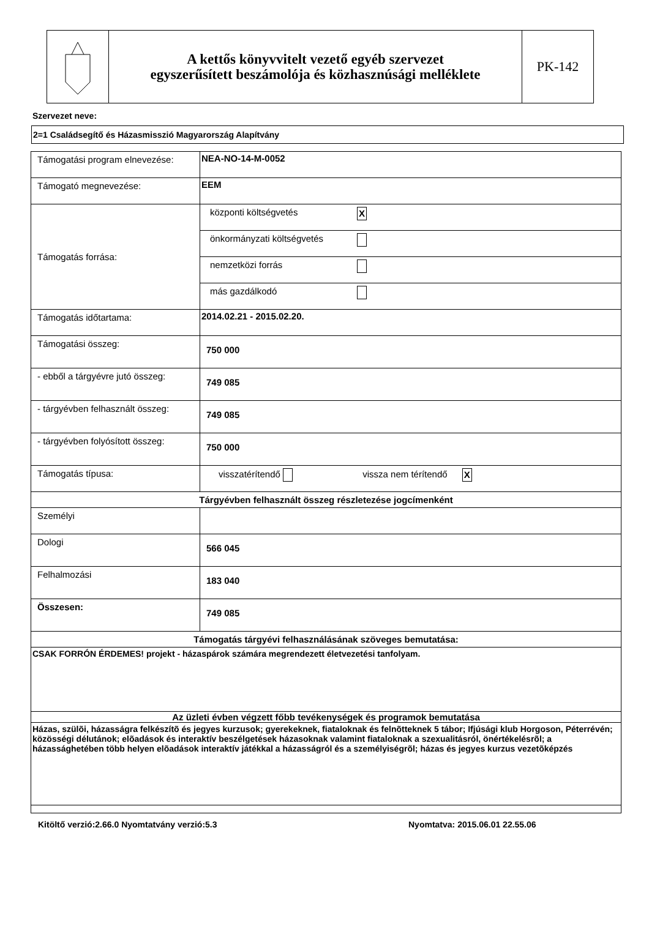A kettős könyvvitelt vezető egyéb szervezet
egyszerűsített beszámolója és közhasznúsági melléklete
PK-142
Szervezet neve:
2=1 Családsegítő és Házasmisszió Magyarország Alapítvány
| Támogatási program elnevezése: | NEA-NO-14-M-0052 |
| Támogató megnevezése: | EEM |
| Támogatás forrása: | / központi költségvetés / X / / önkormányzati költségvetés / / / nemzetközi forrás / / / más gazdálkodó / / |
| Támogatás időtartama: | 2014.02.21 - 2015.02.20. |
| Támogatási összeg: | 750 000 |
| - ebből a tárgyévre jutó összeg: | 749 085 |
| - tárgyévben felhasznált összeg: | 749 085 |
| - tárgyévben folyósított összeg: | 750 000 |
| Támogatás típusa: | visszatérítendő vissza nem térítendő X |
| Tárgyévben felhasznált összeg részletezése jogcímenként | |
| Személyi | |
| Dologi | 566 045 |
| Felhalmozási | 183 040 |
| Összesen: | 749 085 |
| Támogatás tárgyévi felhasználásának szöveges bemutatása: | |
| CSAK FORRÓN ÉRDEMES! projekt - házaspárok számára megrendezett életvezetési tanfolyam. | |
| Az üzleti évben végzett főbb tevékenységek és programok bemutatása | |
| Házas, szülõi, házasságra felkészítõ és jegyes kurzusok; gyerekeknek, fiataloknak és felnõtteknek 5 tábor; Ifjúsági klub Horgoson, Péterrévén; közösségi délutánok; elõadások és interaktív beszélgetések házasoknak valamint fiataloknak a szexualitásról, önértékelésrõl; a házassághetében több helyen elõadások interaktív játékkal a házasságról és a személyiségrõl; házas és jegyes kurzus vezetõképzés | |
Kitöltő verzió:2.66.0 Nyomtatvány verzió:5.3 Nyomtatva: 2015.06.01 22.55.06